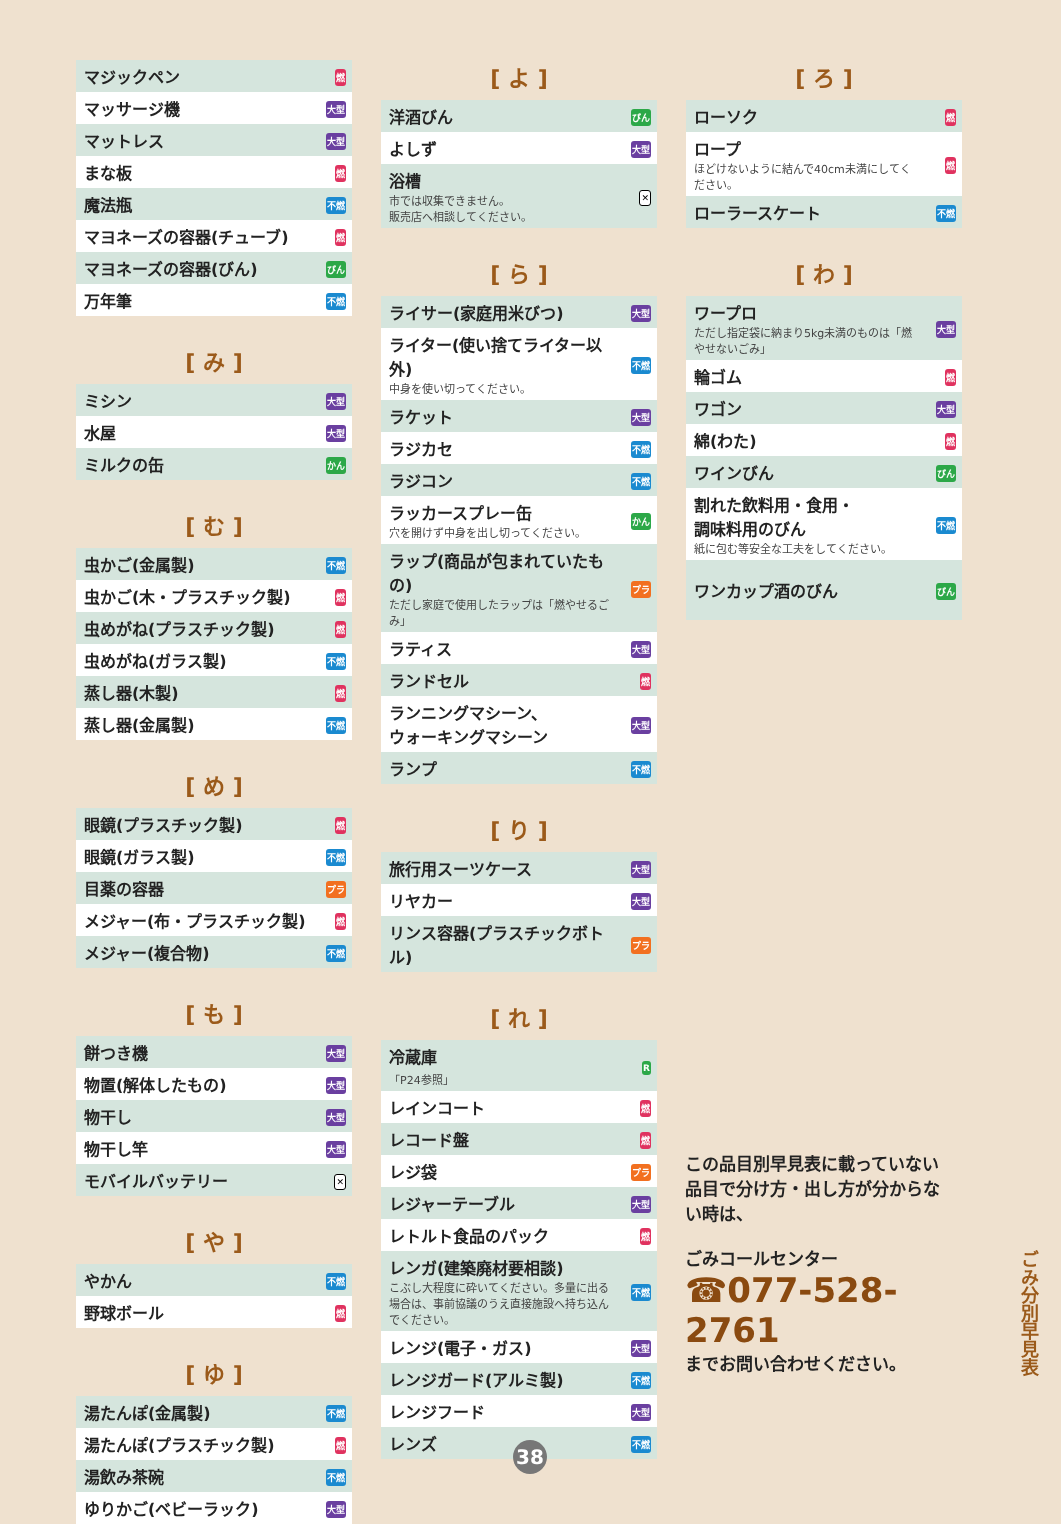| マジックペン | 燃 |
| マッサージ機 | 大型 |
| マットレス | 大型 |
| まな板 | 燃 |
| 魔法瓶 | 不燃 |
| マヨネーズの容器(チューブ) | 燃 |
| マヨネーズの容器(びん) | びん |
| 万年筆 | 不燃 |
[ み ]
| ミシン | 大型 |
| 水屋 | 大型 |
| ミルクの缶 | かん |
[ む ]
| 虫かご(金属製) | 不燃 |
| 虫かご(木・プラスチック製) | 燃 |
| 虫めがね(プラスチック製) | 燃 |
| 虫めがね(ガラス製) | 不燃 |
| 蒸し器(木製) | 燃 |
| 蒸し器(金属製) | 不燃 |
[ め ]
| 眼鏡(プラスチック製) | 燃 |
| 眼鏡(ガラス製) | 不燃 |
| 目薬の容器 | プラ |
| メジャー(布・プラスチック製) | 燃 |
| メジャー(複合物) | 不燃 |
[ も ]
| 餅つき機 | 大型 |
| 物置(解体したもの) | 大型 |
| 物干し | 大型 |
| 物干し竿 | 大型 |
| モバイルバッテリー | ✕ |
[ や ]
| やかん | 不燃 |
| 野球ボール | 燃 |
[ ゆ ]
| 湯たんぽ(金属製) | 不燃 |
| 湯たんぽ(プラスチック製) | 燃 |
| 湯飲み茶碗 | 不燃 |
| ゆりかご(ベビーラック) | 大型 |
[ よ ]
| 洋酒びん | びん |
| よしず | 大型 |
| 浴槽 市では収集できません。 販売店へ相談してください。 | ✕ |
[ ら ]
| ライサー(家庭用米びつ) | 大型 |
| ライター(使い捨てライター以外) 中身を使い切ってください。 | 不燃 |
| ラケット | 大型 |
| ラジカセ | 不燃 |
| ラジコン | 不燃 |
| ラッカースプレー缶 穴を開けず中身を出し切ってください。 | かん |
| ラップ(商品が包まれていたもの) ただし家庭で使用したラップは「燃やせるごみ」 | プラ |
| ラティス | 大型 |
| ランドセル | 燃 |
| ランニングマシーン、 ウォーキングマシーン | 大型 |
| ランプ | 不燃 |
[ り ]
| 旅行用スーツケース | 大型 |
| リヤカー | 大型 |
| リンス容器(プラスチックボトル) | プラ |
[ れ ]
| 冷蔵庫 「P24参照」 | R |
| レインコート | 燃 |
| レコード盤 | 燃 |
| レジ袋 | プラ |
| レジャーテーブル | 大型 |
| レトルト食品のパック | 燃 |
| レンガ(建築廃材要相談) こぶし大程度に砕いてください。多量に出る場合は、事前協議のうえ直接施設へ持ち込んでください。 | 不燃 |
| レンジ(電子・ガス) | 大型 |
| レンジガード(アルミ製) | 不燃 |
| レンジフード | 大型 |
| レンズ | 不燃 |
[ ろ ]
| ローソク | 燃 |
| ロープ ほどけないように結んで40cm未満にしてください。 | 燃 |
| ローラースケート | 不燃 |
[ わ ]
| ワープロ ただし指定袋に納まり5kg未満のものは「燃やせないごみ」 | 大型 |
| 輪ゴム | 燃 |
| ワゴン | 大型 |
| 綿(わた) | 燃 |
| ワインびん | びん |
| 割れた飲料用・食用・ 調味料用のびん 紙に包む等安全な工夫をしてください。 | 不燃 |
| ワンカップ酒のびん | びん |
この品目別早見表に載っていない品目で分け方・出し方が分からない時は、
ごみコールセンター
☎077-528-2761
までお問い合わせください。
ごみ分別早見表
38